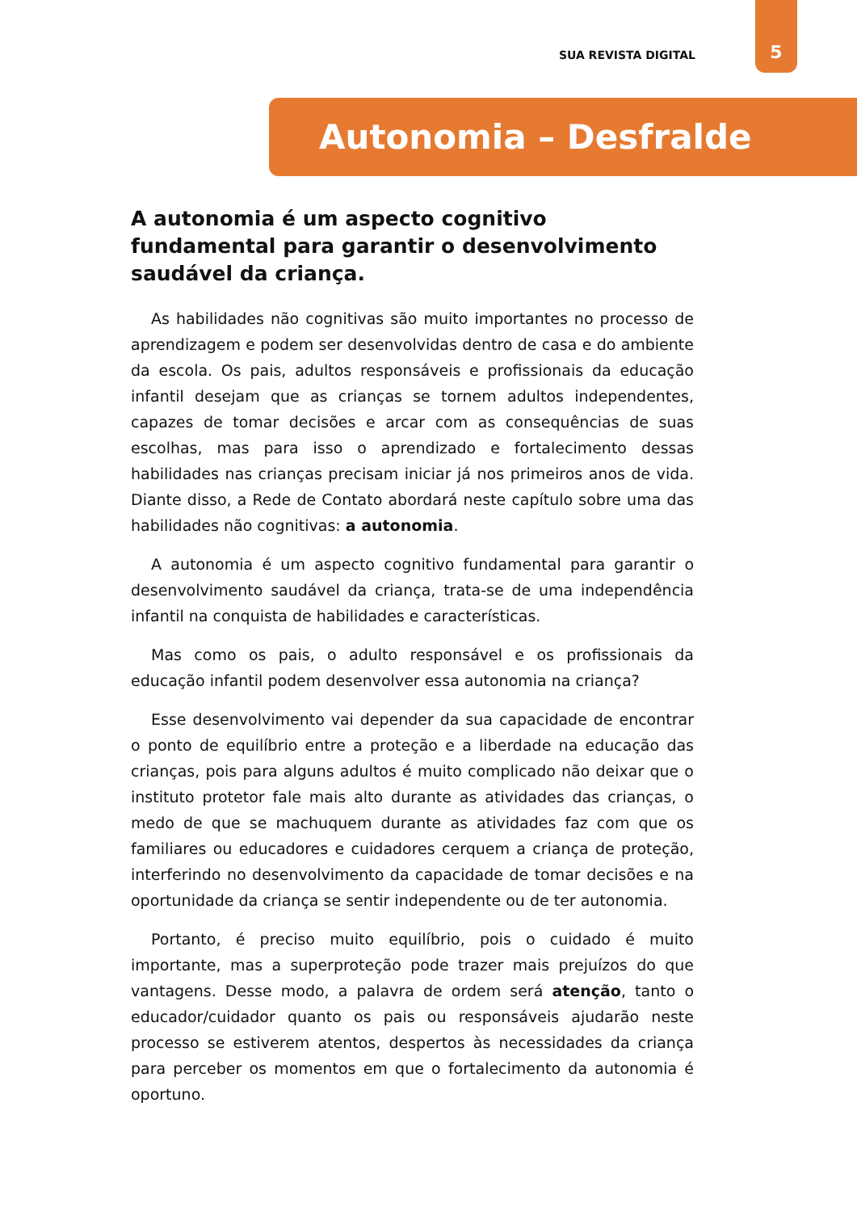SUA REVISTA DIGITAL
5
Autonomia – Desfralde
A autonomia é um aspecto cognitivo fundamental para garantir o desenvolvimento saudável da criança.
As habilidades não cognitivas são muito importantes no processo de aprendizagem e podem ser desenvolvidas dentro de casa e do ambiente da escola. Os pais, adultos responsáveis e profissionais da educação infantil desejam que as crianças se tornem adultos independentes, capazes de tomar decisões e arcar com as consequências de suas escolhas, mas para isso o aprendizado e fortalecimento dessas habilidades nas crianças precisam iniciar já nos primeiros anos de vida. Diante disso, a Rede de Contato abordará neste capítulo sobre uma das habilidades não cognitivas: a autonomia.
A autonomia é um aspecto cognitivo fundamental para garantir o desenvolvimento saudável da criança, trata-se de uma independência infantil na conquista de habilidades e características.
Mas como os pais, o adulto responsável e os profissionais da educação infantil podem desenvolver essa autonomia na criança?
Esse desenvolvimento vai depender da sua capacidade de encontrar o ponto de equilíbrio entre a proteção e a liberdade na educação das crianças, pois para alguns adultos é muito complicado não deixar que o instituto protetor fale mais alto durante as atividades das crianças, o medo de que se machuquem durante as atividades faz com que os familiares ou educadores e cuidadores cerquem a criança de proteção, interferindo no desenvolvimento da capacidade de tomar decisões e na oportunidade da criança se sentir independente ou de ter autonomia.
Portanto, é preciso muito equilíbrio, pois o cuidado é muito importante, mas a superproteção pode trazer mais prejuízos do que vantagens. Desse modo, a palavra de ordem será atenção, tanto o educador/cuidador quanto os pais ou responsáveis ajudarão neste processo se estiverem atentos, despertos às necessidades da criança para perceber os momentos em que o fortalecimento da autonomia é oportuno.